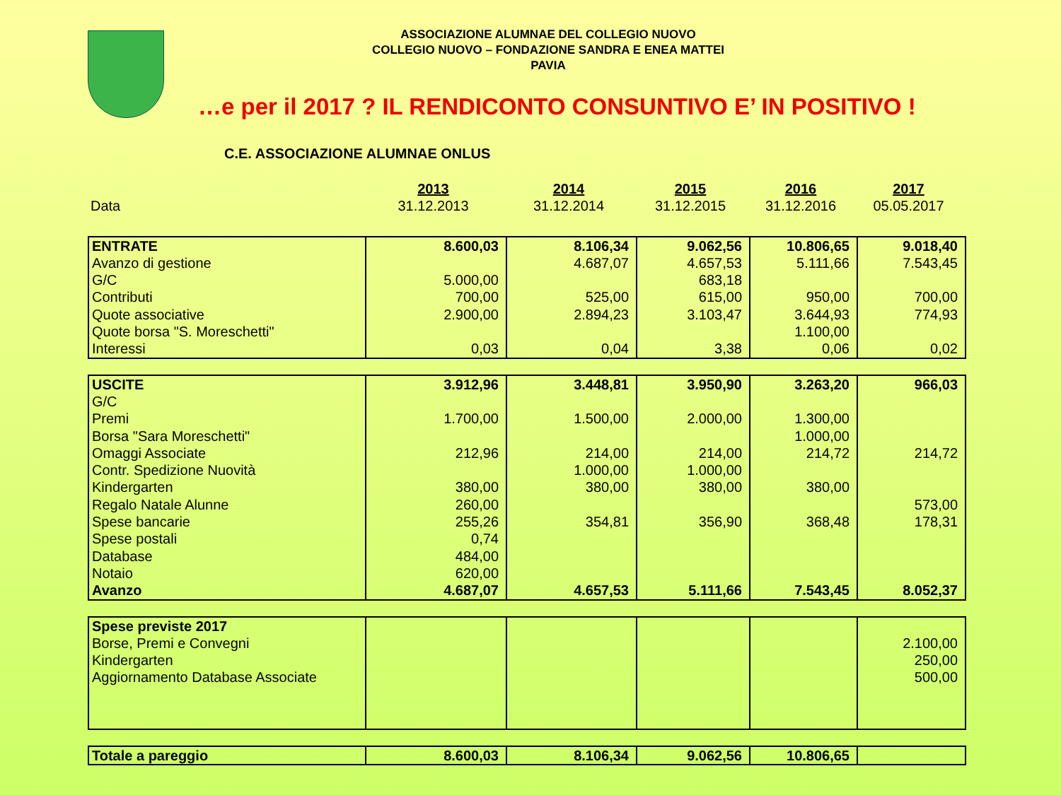ASSOCIAZIONE ALUMNAE DEL COLLEGIO NUOVO
COLLEGIO NUOVO – FONDAZIONE SANDRA E ENEA MATTEI
PAVIA
…e per il 2017 ? IL RENDICONTO CONSUNTIVO E’ IN POSITIVO !
C.E. ASSOCIAZIONE ALUMNAE ONLUS
| | 2013 | 2014 | 2015 | 2016 | 2017 |
| Data | 31.12.2013 | 31.12.2014 | 31.12.2015 | 31.12.2016 | 05.05.2017 |
| ENTRATE | 8.600,03 | 8.106,34 | 9.062,56 | 10.806,65 | 9.018,40 |
| Avanzo di gestione | | 4.687,07 | 4.657,53 | 5.111,66 | 7.543,45 |
| G/C | 5.000,00 | | 683,18 | | |
| Contributi | 700,00 | 525,00 | 615,00 | 950,00 | 700,00 |
| Quote associative | 2.900,00 | 2.894,23 | 3.103,47 | 3.644,93 | 774,93 |
| Quote borsa "S. Moreschetti" | | | | 1.100,00 | |
| Interessi | 0,03 | 0,04 | 3,38 | 0,06 | 0,02 |
| USCITE | 3.912,96 | 3.448,81 | 3.950,90 | 3.263,20 | 966,03 |
| G/C | | | | | |
| Premi | 1.700,00 | 1.500,00 | 2.000,00 | 1.300,00 | |
| Borsa "Sara Moreschetti" | | | | 1.000,00 | |
| Omaggi Associate | 212,96 | 214,00 | 214,00 | 214,72 | 214,72 |
| Contr. Spedizione Nuovità | | 1.000,00 | 1.000,00 | | |
| Kindergarten | 380,00 | 380,00 | 380,00 | 380,00 | |
| Regalo Natale Alunne | 260,00 | | | | 573,00 |
| Spese bancarie | 255,26 | 354,81 | 356,90 | 368,48 | 178,31 |
| Spese postali | 0,74 | | | | |
| Database | 484,00 | | | | |
| Notaio | 620,00 | | | | |
| Avanzo | 4.687,07 | 4.657,53 | 5.111,66 | 7.543,45 | 8.052,37 |
| Spese previste 2017 | | | | | |
| Borse, Premi e Convegni | | | | | 2.100,00 |
| Kindergarten | | | | | 250,00 |
| Aggiornamento Database Associate | | | | | 500,00 |
| Totale a pareggio | 8.600,03 | 8.106,34 | 9.062,56 | 10.806,65 | |